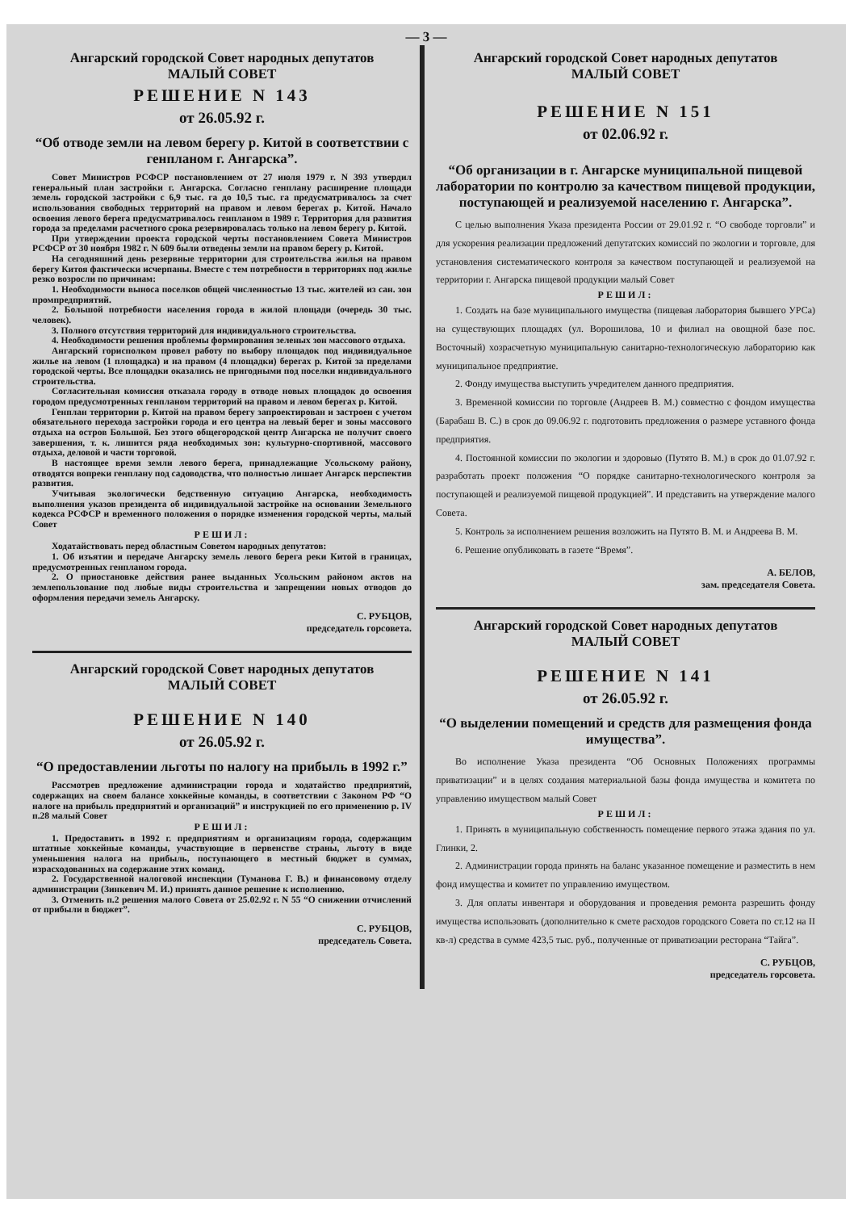— 3 —
Ангарский городской Совет народных депутатов
МАЛЫЙ СОВЕТ
РЕШЕНИЕ N 143
от 26.05.92 г.
“Об отводе земли на левом берегу р. Китой в соответствии с генпланом г. Ангарска”.
Совет Министров РСФСР постановлением от 27 июля 1979 г. N 393 утвердил генеральный план застройки г. Ангарска. Согласно генплану расширение площади земель городской застройки с 6,9 тыс. га до 10,5 тыс. га предусматривалось за счет использования свободных территорий на правом и левом берегах р. Китой. Начало освоения левого берега предусматривалось генпланом в 1989 г. Территория для развития города за пределами расчетного срока резервировалась только на левом берегу р. Китой.
При утверждении проекта городской черты постановлением Совета Министров РСФСР от 30 ноября 1982 г. N 609 были отведены земли на правом берегу р. Китой.
На сегодняшний день резервные территории для строительства жилья на правом берегу Китоя фактически исчерпаны. Вместе с тем потребности в территориях под жилье резко возросли по причинам:
1. Необходимости выноса поселков общей численностью 13 тыс. жителей из сан. зон промпредприятий.
2. Большой потребности населения города в жилой площади (очередь 30 тыс. человек).
3. Полного отсутствия территорий для индивидуального строительства.
4. Необходимости решения проблемы формирования зеленых зон массового отдыха.
Ангарский горисполком провел работу по выбору площадок под индивидуальное жилье на левом (1 площадка) и на правом (4 площадки) берегах р. Китой за пределами городской черты. Все площадки оказались не пригодными под поселки индивидуального строительства.
Согласительная комиссия отказала городу в отводе новых площадок до освоения городом предусмотренных генпланом территорий на правом и левом берегах р. Китой.
Генплан территории р. Китой на правом берегу запроектирован и застроен с учетом обязательного перехода застройки города и его центра на левый берег и зоны массового отдыха на остров Большой. Без этого общегородской центр Ангарска не получит своего завершения, т. к. лишится ряда необходимых зон: культурно-спортивной, массового отдыха, деловой и части торговой.
В настоящее время земли левого берега, принадлежащие Усольскому району, отводятся вопреки генплану под садоводства, что полностью лишает Ангарск перспектив развития.
Учитывая экологически бедственную ситуацию Ангарска, необходимость выполнения указов президента об индивидуальной застройке на основании Земельного кодекса РСФСР и временного положения о порядке изменения городской черты, малый Совет
РЕШИЛ:
Ходатайствовать перед областным Советом народных депутатов:
1. Об изъятии и передаче Ангарску земель левого берега реки Китой в границах, предусмотренных генпланом города.
2. О приостановке действия ранее выданных Усольским районом актов на землепользование под любые виды строительства и запрещении новых отводов до оформления передачи земель Ангарску.
С. РУБЦОВ,
председатель горсовета.
Ангарский городской Совет народных депутатов
МАЛЫЙ СОВЕТ
РЕШЕНИЕ N 140
от 26.05.92 г.
“О предоставлении льготы по налогу на прибыль в 1992 г.”
Рассмотрев предложение администрации города и ходатайство предприятий, содержащих на своем балансе хоккейные команды, в соответствии с Законом РФ “О налоге на прибыль предприятий и организаций” и инструкцией по его применению р. IV п.28 малый Совет
РЕШИЛ:
1. Предоставить в 1992 г. предприятиям и организациям города, содержащим штатные хоккейные команды, участвующие в первенстве страны, льготу в виде уменьшения налога на прибыль, поступающего в местный бюджет в суммах, израсходованных на содержание этих команд.
2. Государственной налоговой инспекции (Туманова Г. В.) и финансовому отделу администрации (Зинкевич М. И.) принять данное решение к исполнению.
3. Отменить п.2 решения малого Совета от 25.02.92 г. N 55 “О снижении отчислений от прибыли в бюджет”.
С. РУБЦОВ,
председатель Совета.
Ангарский городской Совет народных депутатов
МАЛЫЙ СОВЕТ
РЕШЕНИЕ N 151
от 02.06.92 г.
“Об организации в г. Ангарске муниципальной пищевой лаборатории по контролю за качеством пищевой продукции, поступающей и реализуемой населению г. Ангарска”.
С целью выполнения Указа президента России от 29.01.92 г. “О свободе торговли” и для ускорения реализации предложений депутатских комиссий по экологии и торговле, для установления систематического контроля за качеством поступающей и реализуемой на территории г. Ангарска пищевой продукции малый Совет
РЕШИЛ:
1. Создать на базе муниципального имущества (пищевая лаборатория бывшего УРСа) на существующих площадях (ул. Ворошилова, 10 и филиал на овощной базе пос. Восточный) хозрасчетную муниципальную санитарно-технологическую лабораторию как муниципальное предприятие.
2. Фонду имущества выступить учредителем данного предприятия.
3. Временной комиссии по торговле (Андреев В. М.) совместно с фондом имущества (Барабаш В. С.) в срок до 09.06.92 г. подготовить предложения о размере уставного фонда предприятия.
4. Постоянной комиссии по экологии и здоровью (Путято В. М.) в срок до 01.07.92 г. разработать проект положения “О порядке санитарно-технологического контроля за поступающей и реализуемой пищевой продукцией”. И представить на утверждение малого Совета.
5. Контроль за исполнением решения возложить на Путято В. М. и Андреева В. М.
6. Решение опубликовать в газете “Время”.
А. БЕЛОВ,
зам. председателя Совета.
Ангарский городской Совет народных депутатов
МАЛЫЙ СОВЕТ
РЕШЕНИЕ N 141
от 26.05.92 г.
“О выделении помещений и средств для размещения фонда имущества”.
Во исполнение Указа президента “Об Основных Положениях программы приватизации” и в целях создания материальной базы фонда имущества и комитета по управлению имуществом малый Совет
РЕШИЛ:
1. Принять в муниципальную собственность помещение первого этажа здания по ул. Глинки, 2.
2. Администрации города принять на баланс указанное помещение и разместить в нем фонд имущества и комитет по управлению имуществом.
3. Для оплаты инвентаря и оборудования и проведения ремонта разрешить фонду имущества использовать (дополнительно к смете расходов городского Совета по ст.12 на II кв-л) средства в сумме 423,5 тыс. руб., полученные от приватизации ресторана “Тайга”.
С. РУБЦОВ,
председатель горсовета.